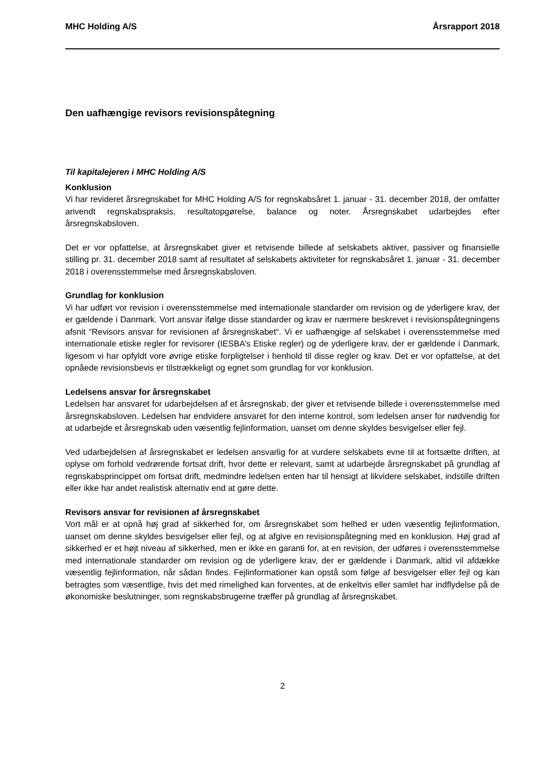MHC Holding A/S Årsrapport 2018
Den uafhængige revisors revisionspåtegning
Til kapitalejeren i MHC Holding A/S
Konklusion
Vi har revideret årsregnskabet for MHC Holding A/S for regnskabsåret 1. januar - 31. december 2018, der omfatter anvendt regnskabspraksis, resultatopgørelse, balance og noter. Årsregnskabet udarbejdes efter årsregnskabsloven.
Det er vor opfattelse, at årsregnskabet giver et retvisende billede af selskabets aktiver, passiver og finansielle stilling pr. 31. december 2018 samt af resultatet af selskabets aktiviteter for regnskabsåret 1. januar - 31. december 2018 i overensstemmelse med årsregnskabsloven.
Grundlag for konklusion
Vi har udført vor revision i overensstemmelse med internationale standarder om revision og de yderligere krav, der er gældende i Danmark. Vort ansvar ifølge disse standarder og krav er nærmere beskrevet i revisionspåtegningens afsnit “Revisors ansvar for revisionen af årsregnskabet“. Vi er uafhængige af selskabet i overensstemmelse med internationale etiske regler for revisorer (IESBA’s Etiske regler) og de yderligere krav, der er gældende i Danmark, ligesom vi har opfyldt vore øvrige etiske forpligtelser i henhold til disse regler og krav. Det er vor opfattelse, at det opnåede revisionsbevis er tilstrækkeligt og egnet som grundlag for vor konklusion.
Ledelsens ansvar for årsregnskabet
Ledelsen har ansvaret for udarbejdelsen af et årsregnskab, der giver et retvisende billede i overensstemmelse med årsregnskabsloven. Ledelsen har endvidere ansvaret for den interne kontrol, som ledelsen anser for nødvendig for at udarbejde et årsregnskab uden væsentlig fejlinformation, uanset om denne skyldes besvigelser eller fejl.
Ved udarbejdelsen af årsregnskabet er ledelsen ansvarlig for at vurdere selskabets evne til at fortsætte driften, at oplyse om forhold vedrørende fortsat drift, hvor dette er relevant, samt at udarbejde årsregnskabet på grundlag af regnskabsprincippet om fortsat drift, medmindre ledelsen enten har til hensigt at likvidere selskabet, indstille driften eller ikke har andet realistisk alternativ end at gøre dette.
Revisors ansvar for revisionen af årsregnskabet
Vort mål er at opnå høj grad af sikkerhed for, om årsregnskabet som helhed er uden væsentlig fejlinformation, uanset om denne skyldes besvigelser eller fejl, og at afgive en revisionspåtegning med en konklusion. Høj grad af sikkerhed er et højt niveau af sikkerhed, men er ikke en garanti for, at en revision, der udføres i overensstemmelse med internationale standarder om revision og de yderligere krav, der er gældende i Danmark, altid vil afdække væsentlig fejlinformation, når sådan findes. Fejlinformationer kan opstå som følge af besvigelser eller fejl og kan betragtes som væsentlige, hvis det med rimelighed kan forventes, at de enkeltvis eller samlet har indflydelse på de økonomiske beslutninger, som regnskabsbrugerne træffer på grundlag af årsregnskabet.
2